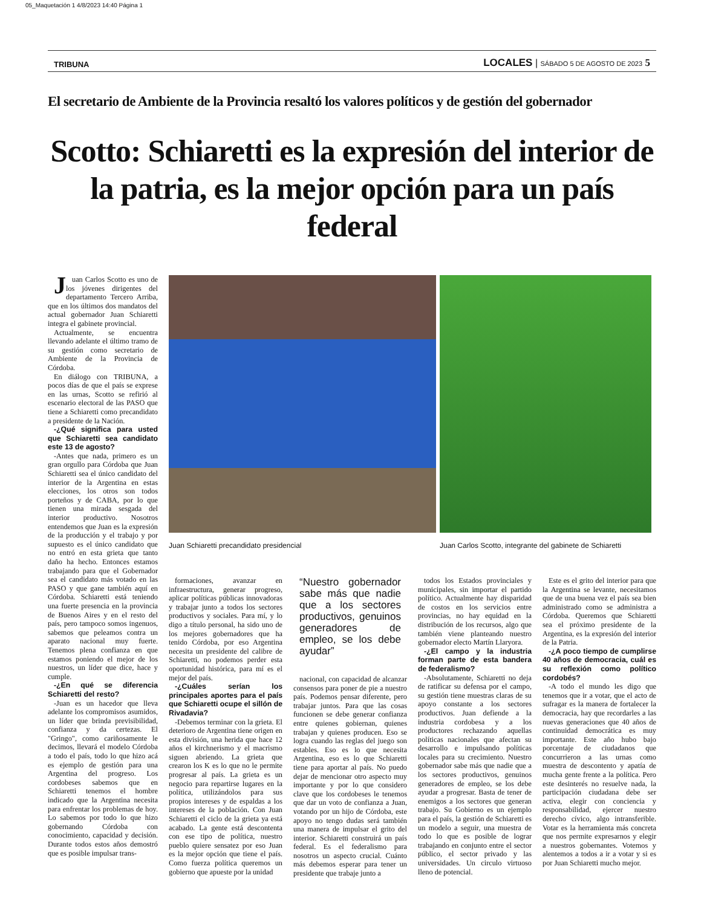05_Maquetación 1 4/8/2023 14:40 Página 1
TRIBUNA LOCALES | SÁBADO 5 DE AGOSTO DE 2023 5
El secretario de Ambiente de la Provincia resaltó los valores políticos y de gestión del gobernador
Scotto: Schiaretti es la expresión del interior de la patria, es la mejor opción para un país federal
Juan Carlos Scotto es uno de los jóvenes dirigentes del departamento Tercero Arriba, que en los últimos dos mandatos del actual gobernador Juan Schiaretti integra el gabinete provincial.
Actualmente, se encuentra llevando adelante el último tramo de su gestión como secretario de Ambiente de la Provincia de Córdoba.
En diálogo con TRIBUNA, a pocos días de que el país se exprese en las urnas, Scotto se refirió al escenario electoral de las PASO que tiene a Schiaretti como precandidato a presidente de la Nación.
-¿Qué significa para usted que Schiaretti sea candidato este 13 de agosto?
-Antes que nada, primero es un gran orgullo para Córdoba que Juan Schiaretti sea el único candidato del interior de la Argentina en estas elecciones, los otros son todos porteños y de CABA, por lo que tienen una mirada sesgada del interior productivo. Nosotros entendemos que Juan es la expresión de la producción y el trabajo y por supuesto es el único candidato que no entró en esta grieta que tanto daño ha hecho. Entonces estamos trabajando para que el Gobernador sea el candidato más votado en las PASO y que gane también aquí en Córdoba. Schiaretti está teniendo una fuerte presencia en la provincia de Buenos Aires y en el resto del país, pero tampoco somos ingenuos, sabemos que peleamos contra un aparato nacional muy fuerte. Tenemos plena confianza en que estamos poniendo el mejor de los nuestros, un líder que dice, hace y cumple.
-¿En qué se diferencia Schiaretti del resto?
-Juan es un hacedor que lleva adelante los compromisos asumidos, un líder que brinda previsibilidad, confianza y da certezas. El "Gringo", como cariñosamente le decimos, llevará el modelo Córdoba a todo el país, todo lo que hizo acá es ejemplo de gestión para una Argentina del progreso. Los cordobeses sabemos que en Schiaretti tenemos el hombre indicado que la Argentina necesita para enfrentar los problemas de hoy. Lo sabemos por todo lo que hizo gobernando Córdoba con conocimiento, capacidad y decisión. Durante todos estos años demostró que es posible impulsar trans-
Juan Schiaretti precandidato presidencial
Juan Carlos Scotto, integrante del gabinete de Schiaretti
formaciones, avanzar en infraestructura, generar progreso, aplicar políticas públicas innovadoras y trabajar junto a todos los sectores productivos y sociales. Para mí, y lo digo a título personal, ha sido uno de los mejores gobernadores que ha tenido Córdoba, por eso Argentina necesita un presidente del calibre de Schiaretti, no podemos perder esta oportunidad histórica, para mí es el mejor del país.
-¿Cuáles serían los principales aportes para el país que Schiaretti ocupe el sillón de Rivadavia?
-Debemos terminar con la grieta. El deterioro de Argentina tiene origen en esta división, una herida que hace 12 años el kirchnerismo y el macrismo siguen abriendo. La grieta que crearon los K es lo que no le permite progresar al país. La grieta es un negocio para repartirse lugares en la política, utilizándolos para sus propios intereses y de espaldas a los intereses de la población. Con Juan Schiaretti el ciclo de la grieta ya está acabado. La gente está descontenta con ese tipo de política, nuestro pueblo quiere sensatez por eso Juan es la mejor opción que tiene el país. Como fuerza política queremos un gobierno que apueste por la unidad
“Nuestro gobernador sabe más que nadie que a los sectores productivos, genuinos generadores de empleo, se los debe ayudar”
nacional, con capacidad de alcanzar consensos para poner de pie a nuestro país. Podemos pensar diferente, pero trabajar juntos. Para que las cosas funcionen se debe generar confianza entre quienes gobiernan, quienes trabajan y quienes producen. Eso se logra cuando las reglas del juego son estables. Eso es lo que necesita Argentina, eso es lo que Schiaretti tiene para aportar al país. No puedo dejar de mencionar otro aspecto muy importante y por lo que considero clave que los cordobeses le tenemos que dar un voto de confianza a Juan, votando por un hijo de Córdoba, este apoyo no tengo dudas será también una manera de impulsar el grito del interior. Schiaretti construirá un país federal. Es el federalismo para nosotros un aspecto crucial. Cuánto más debemos esperar para tener un presidente que trabaje junto a
todos los Estados provinciales y municipales, sin importar el partido político. Actualmente hay disparidad de costos en los servicios entre provincias, no hay equidad en la distribución de los recursos, algo que también viene planteando nuestro gobernador electo Martín Llaryora.
-¿El campo y la industria forman parte de esta bandera de federalismo?
-Absolutamente, Schiaretti no deja de ratificar su defensa por el campo, su gestión tiene muestras claras de su apoyo constante a los sectores productivos. Juan defiende a la industria cordobesa y a los productores rechazando aquellas políticas nacionales que afectan su desarrollo e impulsando políticas locales para su crecimiento. Nuestro gobernador sabe más que nadie que a los sectores productivos, genuinos generadores de empleo, se los debe ayudar a progresar. Basta de tener de enemigos a los sectores que generan trabajo. Su Gobierno es un ejemplo para el país, la gestión de Schiaretti es un modelo a seguir, una muestra de todo lo que es posible de lograr trabajando en conjunto entre el sector público, el sector privado y las universidades. Un circulo virtuoso lleno de potencial.
Este es el grito del interior para que la Argentina se levante, necesitamos que de una buena vez el país sea bien administrado como se administra a Córdoba. Queremos que Schiaretti sea el próximo presidente de la Argentina, es la expresión del interior de la Patria.
-¿A poco tiempo de cumplirse 40 años de democracia, cuál es su reflexión como político cordobés?
-A todo el mundo les digo que tenemos que ir a votar, que el acto de sufragar es la manera de fortalecer la democracia, hay que recordarles a las nuevas generaciones que 40 años de continuidad democrática es muy importante. Este año hubo bajo porcentaje de ciudadanos que concurrieron a las urnas como muestra de descontento y apatía de mucha gente frente a la política. Pero este desinterés no resuelve nada, la participación ciudadana debe ser activa, elegir con conciencia y responsabilidad, ejercer nuestro derecho cívico, algo intransferible. Votar es la herramienta más concreta que nos permite expresarnos y elegir a nuestros gobernantes. Votemos y alentemos a todos a ir a votar y si es por Juan Schiaretti mucho mejor.